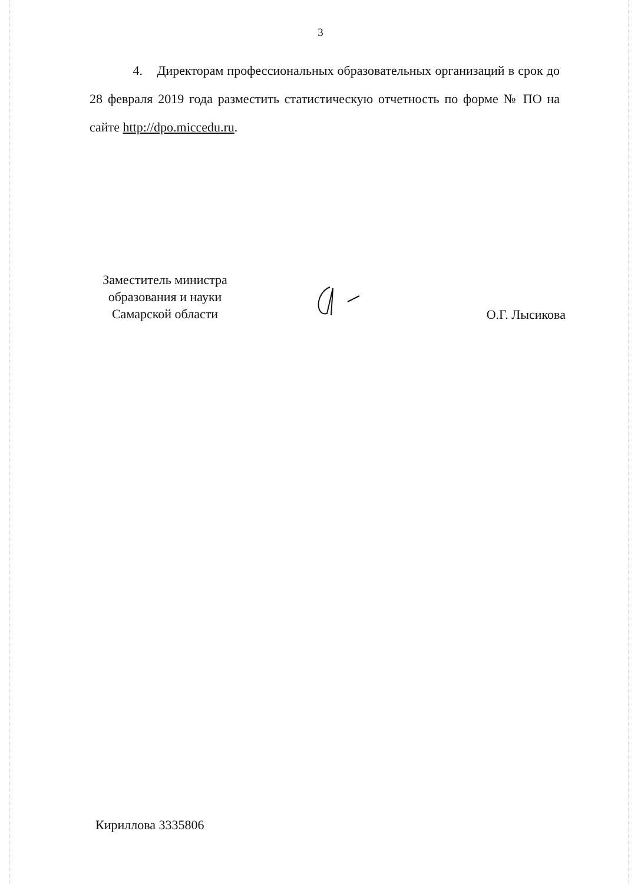3
4. Директорам профессиональных образовательных организаций в срок до 28 февраля 2019 года разместить статистическую отчетность по форме № ПО на сайте http://dpo.miccedu.ru.
Заместитель министра
образования и науки
Самарской области
О.Г. Лысикова
Кириллова 3335806